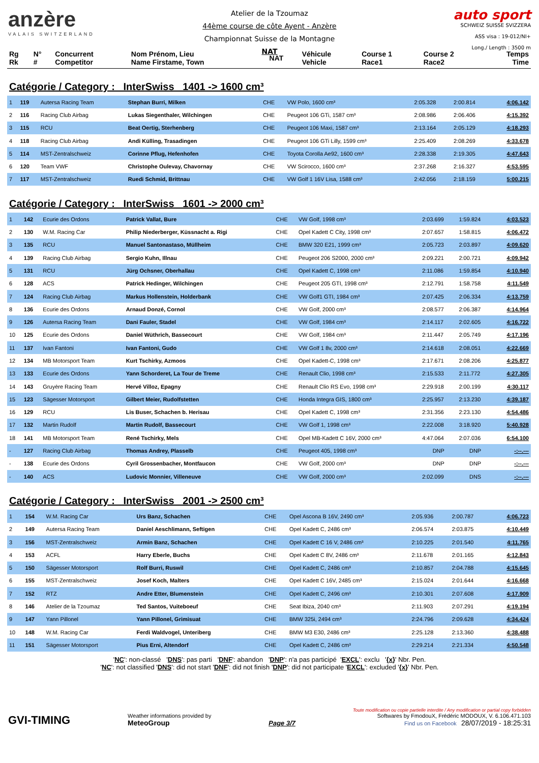anzère
VALAIS SWITZERLAND
Atelier de la Tzoumaz
44ème course de côte Ayent - Anzère
Championnat Suisse de la Montagne
NAT
auto sport
SCHWEIZ SUISSE SVIZZERA
ASS visa : 19-012/NI+
Long./ Length : 3500 m
| Rg Rk | N° # | Concurrent Competitor | Nom Prénom, Lieu Name Firstame, Town | NAT | Véhicule Vehicle | Course 1 Race1 | Course 2 Race2 | Temps Time |
| --- | --- | --- | --- | --- | --- | --- | --- | --- |
Catégorie / Category : InterSwiss 1401 -> 1600 cm³
| 1 | 119 | Autersa Racing Team | Stephan Burri, Milken | CHE | VW Polo, 1600 cm³ | 2:05.328 | 2:00.814 | 4:06.142 |
| 2 | 116 | Racing Club Airbag | Lukas Siegenthaler, Wilchingen | CHE | Peugeot 106 GTi, 1587 cm³ | 2:08.986 | 2:06.406 | 4:15.392 |
| 3 | 115 | RCU | Beat Oertig, Sterhenberg | CHE | Peugeot 106 Maxi, 1587 cm³ | 2:13.164 | 2:05.129 | 4:18.293 |
| 4 | 118 | Racing Club Airbag | Andi Külling, Trasadingen | CHE | Peugeot 106 GTi Lilly, 1599 cm³ | 2:25.409 | 2:08.269 | 4:33.678 |
| 5 | 114 | MST-Zentralschweiz | Corinne Pflug, Hefenhofen | CHE | Toyota Corolla Ae92, 1600 cm³ | 2:28.338 | 2:19.305 | 4:47.643 |
| 6 | 120 | Team VWF | Christophe Oulevay, Chavornay | CHE | VW Scirocco, 1600 cm³ | 2:37.268 | 2:16.327 | 4:53.595 |
| 7 | 117 | MST-Zentralschweiz | Ruedi Schmid, Brittnau | CHE | VW Golf 1 16V Lisa, 1588 cm³ | 2:42.056 | 2:18.159 | 5:00.215 |
Catégorie / Category : InterSwiss 1601 -> 2000 cm³
| 1 | 142 | Ecurie des Ordons | Patrick Vallat, Bure | CHE | VW Golf, 1998 cm³ | 2:03.699 | 1:59.824 | 4:03.523 |
| 2 | 130 | W.M. Racing Car | Philip Niederberger, Küssnacht a. Rigi | CHE | Opel Kadett C City, 1998 cm³ | 2:07.657 | 1:58.815 | 4:06.472 |
| 3 | 135 | RCU | Manuel Santonastaso, Müllheim | CHE | BMW 320 E21, 1999 cm³ | 2:05.723 | 2:03.897 | 4:09.620 |
| 4 | 139 | Racing Club Airbag | Sergio Kuhn, Illnau | CHE | Peugeot 206 S2000, 2000 cm³ | 2:09.221 | 2:00.721 | 4:09.942 |
| 5 | 131 | RCU | Jürg Ochsner, Oberhallau | CHE | Opel Kadett C, 1998 cm³ | 2:11.086 | 1:59.854 | 4:10.940 |
| 6 | 128 | ACS | Patrick Hedinger, Wilchingen | CHE | Peugeot 205 GTI, 1998 cm³ | 2:12.791 | 1:58.758 | 4:11.549 |
| 7 | 124 | Racing Club Airbag | Markus Hollenstein, Holderbank | CHE | VW Golf1 GTI, 1984 cm³ | 2:07.425 | 2:06.334 | 4:13.759 |
| 8 | 136 | Ecurie des Ordons | Arnaud Donzé, Cornol | CHE | VW Golf, 2000 cm³ | 2:08.577 | 2:06.387 | 4:14.964 |
| 9 | 126 | Autersa Racing Team | Dani Fauler, Stadel | CHE | VW Golf, 1984 cm³ | 2:14.117 | 2:02.605 | 4:16.722 |
| 10 | 125 | Ecurie des Ordons | Daniel Wüthrich, Bassecourt | CHE | VW Golf, 1984 cm³ | 2:11.447 | 2:05.749 | 4:17.196 |
| 11 | 137 | Ivan Fantoni | Ivan Fantoni, Gudo | CHE | VW Golf 1 8v, 2000 cm³ | 2:14.618 | 2:08.051 | 4:22.669 |
| 12 | 134 | MB Motorsport Team | Kurt Tschirky, Azmoos | CHE | Opel Kadett-C, 1998 cm³ | 2:17.671 | 2:08.206 | 4:25.877 |
| 13 | 133 | Ecurie des Ordons | Yann Schorderet, La Tour de Treme | CHE | Renault Clio, 1998 cm³ | 2:15.533 | 2:11.772 | 4:27.305 |
| 14 | 143 | Gruyère Racing Team | Hervé Villoz, Epagny | CHE | Renault Clio RS Evo, 1998 cm³ | 2:29.918 | 2:00.199 | 4:30.117 |
| 15 | 123 | Sägesser Motorsport | Gilbert Meier, Rudolfstetten | CHE | Honda Integra GIS, 1800 cm³ | 2:25.957 | 2:13.230 | 4:39.187 |
| 16 | 129 | RCU | Lis Buser, Schachen b. Herisau | CHE | Opel Kadett C, 1998 cm³ | 2:31.356 | 2:23.130 | 4:54.486 |
| 17 | 132 | Martin Rudolf | Martin Rudolf, Bassecourt | CHE | VW Golf 1, 1998 cm³ | 2:22.008 | 3:18.920 | 5:40.928 |
| 18 | 141 | MB Motorsport Team | René Tschirky, Mels | CHE | Opel MB-Kadett C 16V, 2000 cm³ | 4:47.064 | 2:07.036 | 6:54.100 |
| - | 127 | Racing Club Airbag | Thomas Andrey, Plasselb | CHE | Peugeot 405, 1998 cm³ | DNP | DNP | -:--.--- |
| - | 138 | Ecurie des Ordons | Cyril Grossenbacher, Montfaucon | CHE | VW Golf, 2000 cm³ | DNP | DNP | -:--.--- |
| - | 140 | ACS | Ludovic Monnier, Villeneuve | CHE | VW Golf, 2000 cm³ | 2:02.099 | DNS | -:--.--- |
Catégorie / Category : InterSwiss 2001 -> 2500 cm³
| 1 | 154 | W.M. Racing Car | Urs Banz, Schachen | CHE | Opel Ascona B 16V, 2490 cm³ | 2:05.936 | 2:00.787 | 4:06.723 |
| 2 | 149 | Autersa Racing Team | Daniel Aeschlimann, Seftigen | CHE | Opel Kadett C, 2486 cm³ | 2:06.574 | 2:03.875 | 4:10.449 |
| 3 | 156 | MST-Zentralschweiz | Armin Banz, Schachen | CHE | Opel Kadett C 16 V, 2486 cm³ | 2:10.225 | 2:01.540 | 4:11.765 |
| 4 | 153 | ACFL | Harry Eberle, Buchs | CHE | Opel Kadett C 8V, 2486 cm³ | 2:11.678 | 2:01.165 | 4:12.843 |
| 5 | 150 | Sägesser Motorsport | Rolf Burri, Ruswil | CHE | Opel Kadett C, 2486 cm³ | 2:10.857 | 2:04.788 | 4:15.645 |
| 6 | 155 | MST-Zentralschweiz | Josef Koch, Malters | CHE | Opel Kadett C 16V, 2485 cm³ | 2:15.024 | 2:01.644 | 4:16.668 |
| 7 | 152 | RTZ | Andre Etter, Blumenstein | CHE | Opel Kadett C, 2496 cm³ | 2:10.301 | 2:07.608 | 4:17.909 |
| 8 | 146 | Atelier de la Tzoumaz | Ted Santos, Vuiteboeuf | CHE | Seat Ibiza, 2040 cm³ | 2:11.903 | 2:07.291 | 4:19.194 |
| 9 | 147 | Yann Pillonel | Yann Pillonel, Grimisuat | CHE | BMW 325i, 2494 cm³ | 2:24.796 | 2:09.628 | 4:34.424 |
| 10 | 148 | W.M. Racing Car | Ferdi Waldvogel, Unteriberg | CHE | BMW M3 E30, 2486 cm³ | 2:25.128 | 2:13.360 | 4:38.488 |
| 11 | 151 | Sägesser Motorsport | Pius Erni, Altendorf | CHE | Opel Kadett C, 2486 cm³ | 2:29.214 | 2:21.334 | 4:50.548 |
'NC': non-classé 'DNS': pas parti 'DNF': abandon 'DNP': n'a pas participé 'EXCL': exclu '{x}' Nbr. Pen.
'NC': not classified 'DNS': did not start 'DNF': did not finish 'DNP': did not participate 'EXCL': excluded '{x}' Nbr. Pen.
GVI-TIMING
Weather informations provided by
MeteoGroup
Page 3/7
Toute modification ou copie partielle interdite / Any modification or partial copy forbidden
Softwares by FmodouX, Frédéric MODOUX, V. 6.106.471.103
Find us on Facebook 28/07/2019 - 18:25:31